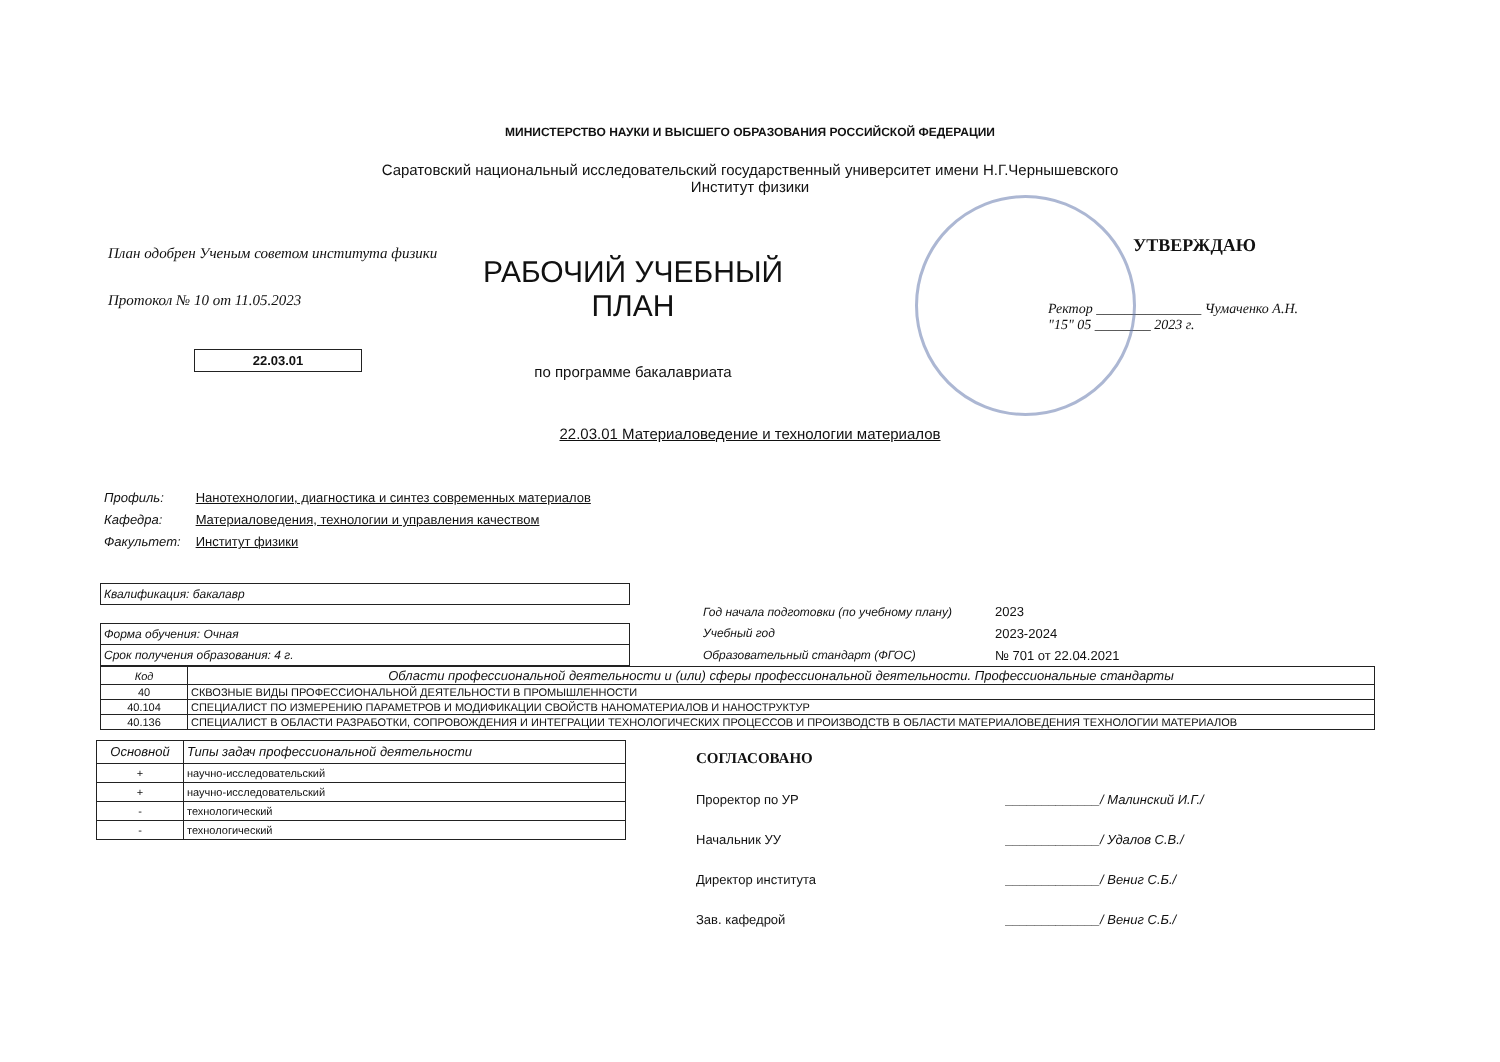МИНИСТЕРСТВО НАУКИ И ВЫСШЕГО ОБРАЗОВАНИЯ РОССИЙСКОЙ ФЕДЕРАЦИИ
Саратовский национальный исследовательский государственный университет имени Н.Г.Чернышевского
Институт физики
План одобрен Ученым советом института физики
Протокол № 10 от 11.05.2023
22.03.01
РАБОЧИЙ УЧЕБНЫЙ
ПЛАН
по программе бакалавриата
УТВЕРЖДАЮ
Ректор _______________ Чумаченко А.Н.
"15" 05 ________ 2023 г.
22.03.01 Материаловедение и технологии материалов
Профиль: Нанотехнологии, диагностика и синтез современных материалов
Кафедра: Материаловедения, технологии и управления качеством
Факультет: Институт физики
Квалификация: бакалавр
Форма обучения: Очная
Срок получения образования: 4 г.
| Год начала подготовки (по учебному плану) | 2023 |
| Учебный год | 2023-2024 |
| Образовательный стандарт (ФГОС) | № 701 от 22.04.2021 |
| Код | Области профессиональной деятельности и (или) сферы профессиональной деятельности. Профессиональные стандарты |
| --- | --- |
| 40 | СКВОЗНЫЕ ВИДЫ ПРОФЕССИОНАЛЬНОЙ ДЕЯТЕЛЬНОСТИ В ПРОМЫШЛЕННОСТИ |
| 40.104 | СПЕЦИАЛИСТ ПО ИЗМЕРЕНИЮ ПАРАМЕТРОВ И МОДИФИКАЦИИ СВОЙСТВ НАНОМАТЕРИАЛОВ И НАНОСТРУКТУР |
| 40.136 | СПЕЦИАЛИСТ В ОБЛАСТИ РАЗРАБОТКИ, СОПРОВОЖДЕНИЯ И ИНТЕГРАЦИИ ТЕХНОЛОГИЧЕСКИХ ПРОЦЕССОВ И ПРОИЗВОДСТВ В ОБЛАСТИ МАТЕРИАЛОВЕДЕНИЯ ТЕХНОЛОГИИ МАТЕРИАЛОВ |
| Основной | Типы задач профессиональной деятельности |
| --- | --- |
| + | научно-исследовательский |
| + | научно-исследовательский |
| - | технологический |
| - | технологический |
СОГЛАСОВАНО
Проректор по УР _____________/ Малинский И.Г./
Начальник УУ _____________/ Удалов С.В./
Директор института _____________/ Вениг С.Б./
Зав. кафедрой _____________/ Вениг С.Б./